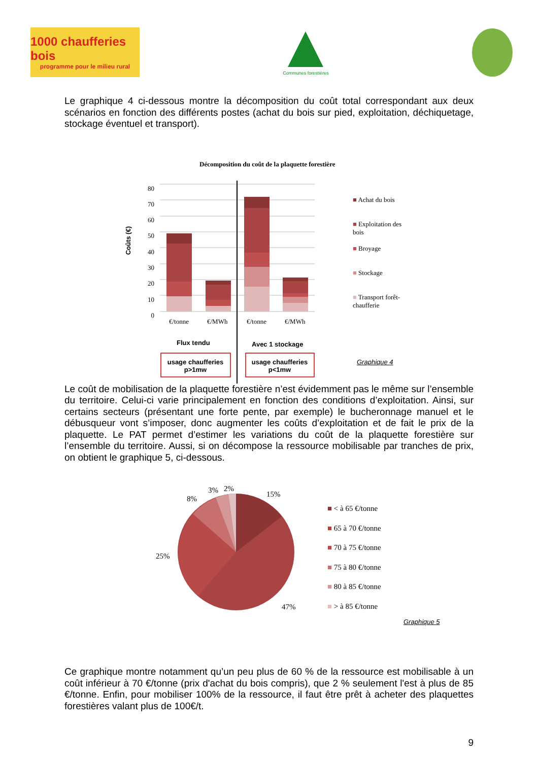1000 chaufferies bois
programme pour le milieu rural
Communes forestières
Le graphique 4 ci-dessous montre la décomposition du coût total correspondant aux deux scénarios en fonction des différents postes (achat du bois sur pied, exploitation, déchiquetage, stockage éventuel et transport).
Décomposition du coût de la plaquette forestière
80
70
60
50
40
30
20
10
0
Coûts (€)
€/tonne €/MWh €/tonne €/MWh
Flux tendu Avec 1 stockage
usage chaufferies p>1mw
usage chaufferies p<1mw
■ Achat du bois
■ Exploitation des bois
■ Broyage
■ Stockage
■ Transport forêt-chaufferie
Graphique 4
Le coût de mobilisation de la plaquette forestière n’est évidemment pas le même sur l’ensemble du territoire. Celui-ci varie principalement en fonction des conditions d’exploitation. Ainsi, sur certains secteurs (présentant une forte pente, par exemple) le bucheronnage manuel et le débusqueur vont s’imposer, donc augmenter les coûts d’exploitation et de fait le prix de la plaquette. Le PAT permet d’estimer les variations du coût de la plaquette forestière sur l’ensemble du territoire. Aussi, si on décompose la ressource mobilisable par tranches de prix, on obtient le graphique 5, ci-dessous.
3% 2%
8%
15%
25%
47%
■ < à 65 €/tonne
■ 65 à 70 €/tonne
■ 70 à 75 €/tonne
■ 75 à 80 €/tonne
■ 80 à 85 €/tonne
■ > à 85 €/tonne
Graphique 5
Ce graphique montre notamment qu’un peu plus de 60 % de la ressource est mobilisable à un coût inférieur à 70 €/tonne (prix d'achat du bois compris), que 2 % seulement l'est à plus de 85 €/tonne. Enfin, pour mobiliser 100% de la ressource, il faut être prêt à acheter des plaquettes forestières valant plus de 100€/t.
9